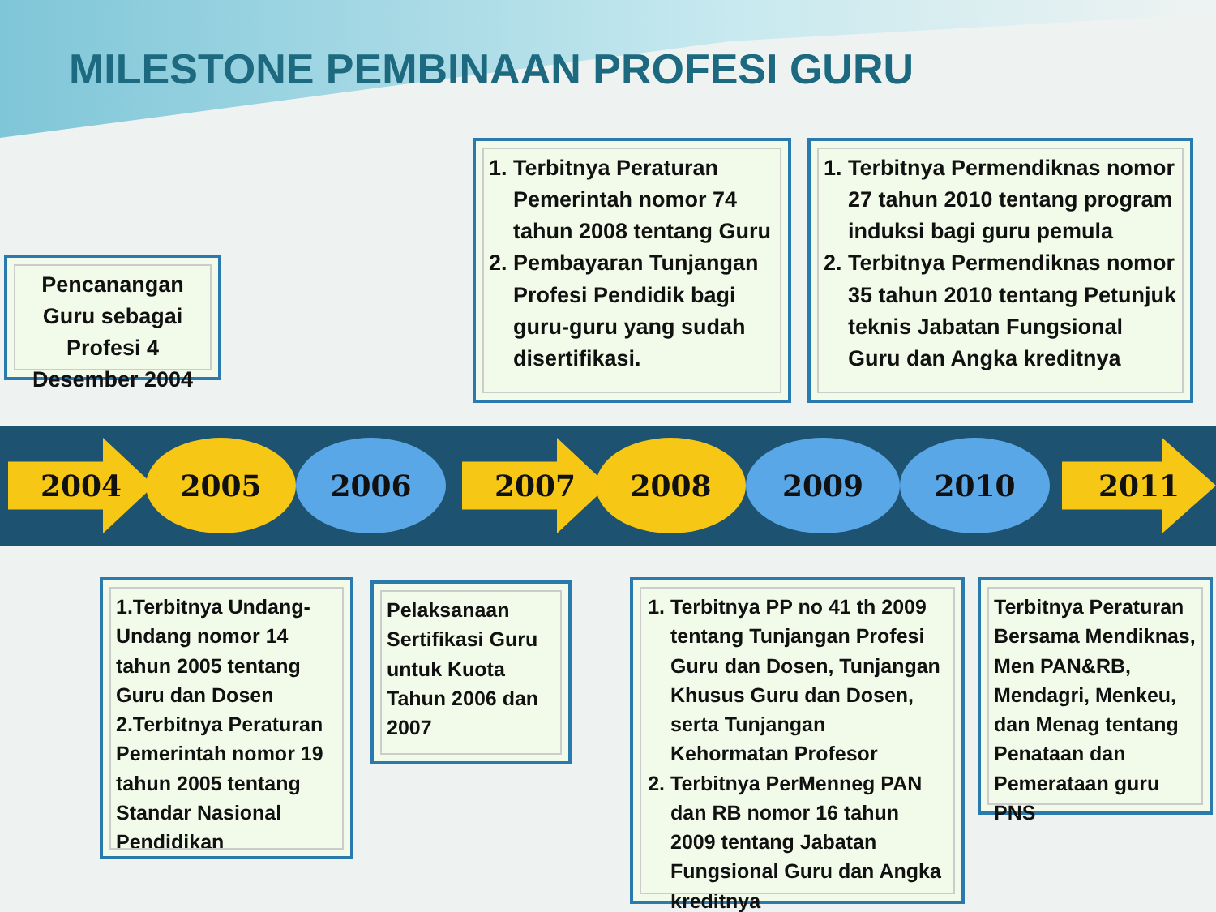MILESTONE PEMBINAAN PROFESI GURU
Pencanangan Guru sebagai Profesi 4 Desember 2004
1. Terbitnya Peraturan Pemerintah nomor 74 tahun 2008 tentang Guru
2. Pembayaran Tunjangan Profesi Pendidik bagi guru-guru yang sudah disertifikasi.
1. Terbitnya Permendiknas nomor 27 tahun 2010 tentang program induksi bagi guru pemula
2. Terbitnya Permendiknas nomor 35 tahun 2010 tentang Petunjuk teknis Jabatan Fungsional Guru dan Angka kreditnya
2004 2005 2006 2007 2008 2009 2010 2011
1.Terbitnya Undang-Undang nomor 14 tahun 2005 tentang Guru dan Dosen
2.Terbitnya Peraturan Pemerintah nomor 19 tahun 2005 tentang Standar Nasional Pendidikan
Pelaksanaan Sertifikasi Guru untuk Kuota Tahun 2006 dan 2007
1. Terbitnya PP no 41 th 2009 tentang Tunjangan Profesi Guru dan Dosen, Tunjangan Khusus Guru dan Dosen, serta Tunjangan Kehormatan Profesor
2. Terbitnya PerMenneg PAN dan RB nomor 16 tahun 2009 tentang Jabatan Fungsional Guru dan Angka kreditnya
Terbitnya Peraturan Bersama Mendiknas, Men PAN&RB, Mendagri, Menkeu, dan Menag tentang Penataan dan Pemerataan guru PNS